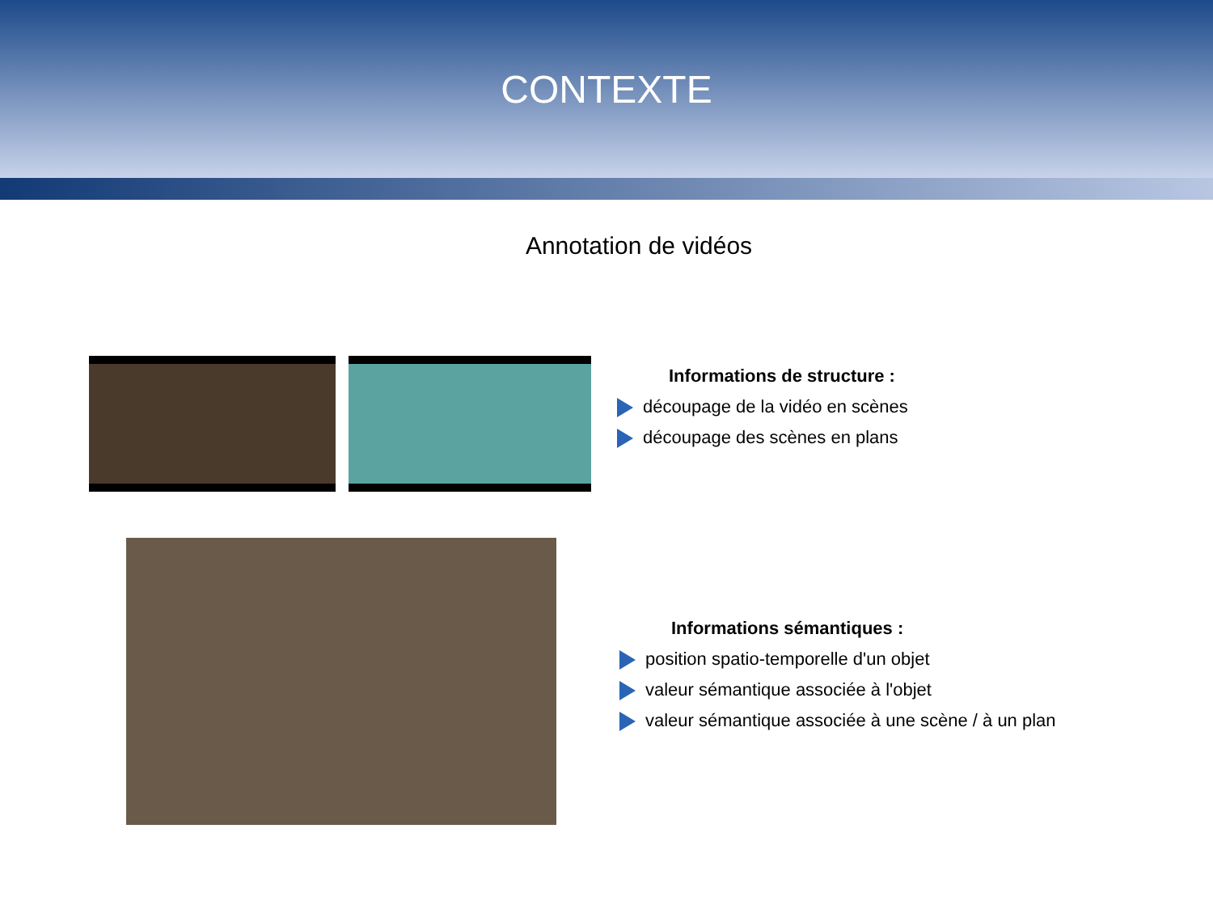CONTEXTE
Annotation de vidéos
Informations de structure :
découpage de la vidéo en scènes
découpage des scènes en plans
Informations sémantiques :
position spatio-temporelle d'un objet
valeur sémantique associée à l'objet
valeur sémantique associée à une scène / à un plan